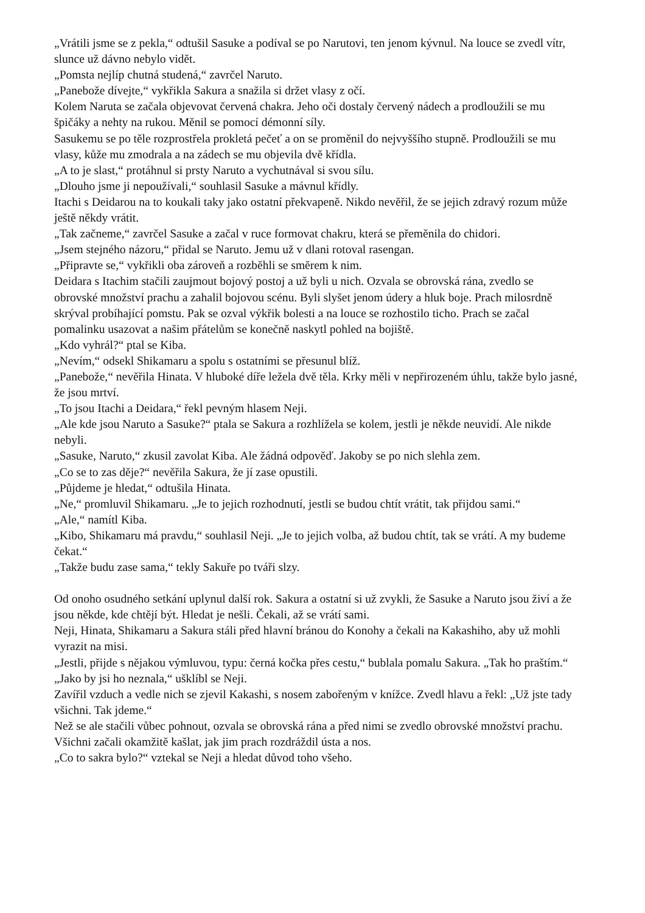„Vrátili jsme se z pekla,“ odtušil Sasuke a podíval se po Narutovi, ten jenom kývnul. Na louce se zvedl vítr, slunce už dávno nebylo vidět.
„Pomsta nejlíp chutná studená,“ zavrčel Naruto.
„Panebože dívejte,“ vykřikla Sakura a snažila si držet vlasy z očí.
Kolem Naruta se začala objevovat červená chakra. Jeho oči dostaly červený nádech a prodloužili se mu špičáky a nehty na rukou. Měnil se pomocí démonní síly.
Sasukemu se po těle rozprostřela prokletá pečeť a on se proměnil do nejvyššího stupně. Prodloužili se mu vlasy, kůže mu zmodrala a na zádech se mu objevila dvě křídla.
„A to je slast,“ protáhnul si prsty Naruto a vychutnával si svou sílu.
„Dlouho jsme ji nepoužívali,“ souhlasil Sasuke a mávnul křídly.
Itachi s Deidarou na to koukali taky jako ostatní překvapeně. Nikdo nevěřil, že se jejich zdravý rozum může ještě někdy vrátit.
„Tak začneme,“ zavrčel Sasuke a začal v ruce formovat chakru, která se přeměnila do chidori.
„Jsem stejného názoru,“ přidal se Naruto. Jemu už v dlani rotoval rasengan.
„Připravte se,“ vykřikli oba zároveň a rozběhli se směrem k nim.
Deidara s Itachim stačili zaujmout bojový postoj a už byli u nich. Ozvala se obrovská rána, zvedlo se obrovské množství prachu a zahalil bojovou scénu. Byli slyšet jenom údery a hluk boje. Prach milosrdně skrýval probíhající pomstu. Pak se ozval výkřik bolesti a na louce se rozhostilo ticho. Prach se začal pomalinku usazovat a našim přátelům se konečně naskytl pohled na bojiště.
„Kdo vyhrál?“ ptal se Kiba.
„Nevím,“ odsekl Shikamaru a spolu s ostatními se přesunul blíž.
„Panebože,“ nevěřila Hinata. V hluboké díře ležela dvě těla. Krky měli v nepřirozeném úhlu, takže bylo jasné, že jsou mrtví.
„To jsou Itachi a Deidara,“ řekl pevným hlasem Neji.
„Ale kde jsou Naruto a Sasuke?“ ptala se Sakura a rozhlížela se kolem, jestli je někde neuvidí. Ale nikde nebyli.
„Sasuke, Naruto,“ zkusil zavolat Kiba. Ale žádná odpověď. Jakoby se po nich slehla zem.
„Co se to zas děje?“ nevěřila Sakura, že jí zase opustili.
„Půjdeme je hledat,“ odtušila Hinata.
„Ne,“ promluvil Shikamaru. „Je to jejich rozhodnutí, jestli se budou chtít vrátit, tak přijdou sami.“
„Ale,“ namítl Kiba.
„Kibo, Shikamaru má pravdu,“ souhlasil Neji. „Je to jejich volba, až budou chtít, tak se vrátí. A my budeme čekat.“
„Takže budu zase sama,“ tekly Sakuře po tváři slzy.
Od onoho osudného setkání uplynul další rok. Sakura a ostatní si už zvykli, že Sasuke a Naruto jsou živí a že jsou někde, kde chtějí být. Hledat je nešli. Čekali, až se vrátí sami.
Neji, Hinata, Shikamaru a Sakura stáli před hlavní bránou do Konohy a čekali na Kakashiho, aby už mohli vyrazit na misi.
„Jestli, přijde s nějakou výmluvou, typu: černá kočka přes cestu,“ bublala pomalu Sakura. „Tak ho praštím.“
„Jako by jsi ho neznala,“ ušklíbl se Neji.
Zavířil vzduch a vedle nich se zjevil Kakashi, s nosem zabořeným v knížce. Zvedl hlavu a řekl: „Už jste tady všichni. Tak jdeme.“
Než se ale stačili vůbec pohnout, ozvala se obrovská rána a před nimi se zvedlo obrovské množství prachu. Všichni začali okamžitě kašlat, jak jim prach rozdráždil ústa a nos.
„Co to sakra bylo?“ vztekal se Neji a hledat důvod toho všeho.